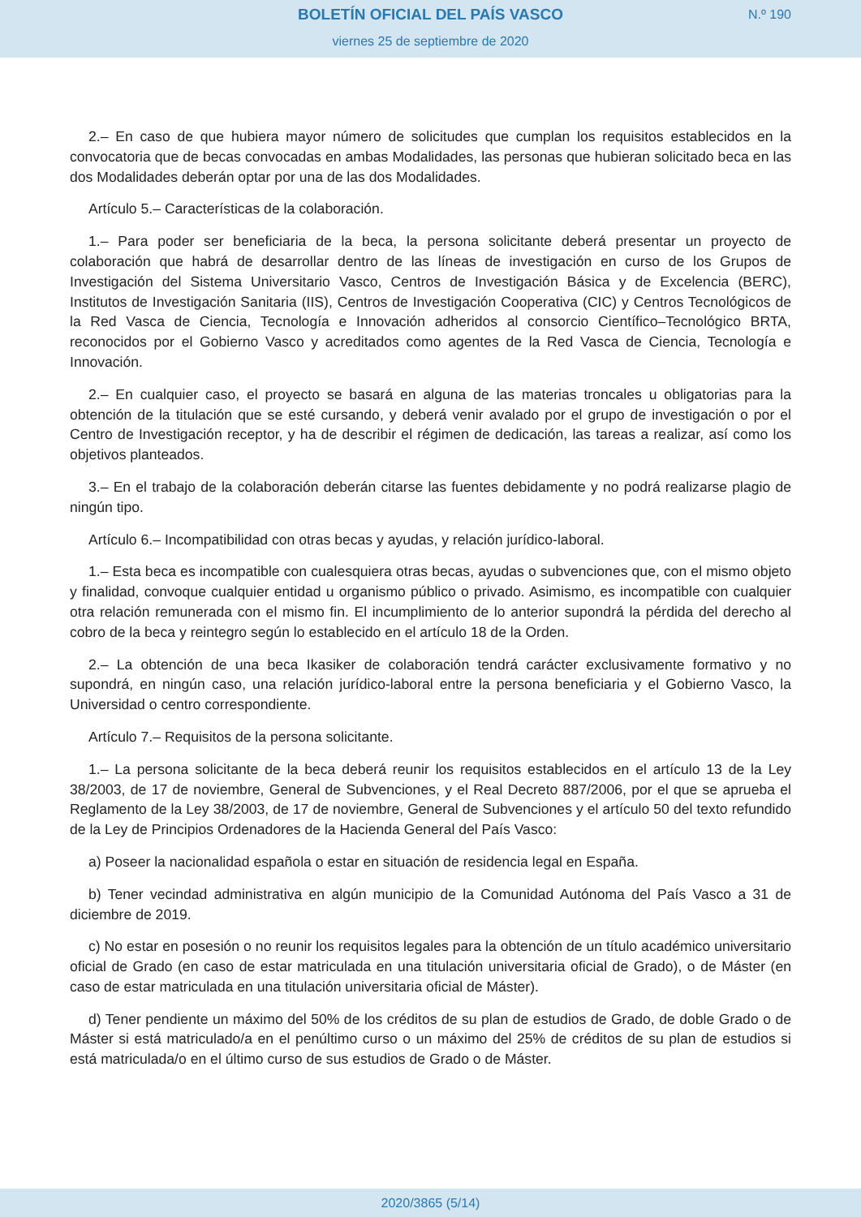BOLETÍN OFICIAL DEL PAÍS VASCO
viernes 25 de septiembre de 2020
N.º 190
2.– En caso de que hubiera mayor número de solicitudes que cumplan los requisitos establecidos en la convocatoria que de becas convocadas en ambas Modalidades, las personas que hubieran solicitado beca en las dos Modalidades deberán optar por una de las dos Modalidades.
Artículo 5.– Características de la colaboración.
1.– Para poder ser beneficiaria de la beca, la persona solicitante deberá presentar un proyecto de colaboración que habrá de desarrollar dentro de las líneas de investigación en curso de los Grupos de Investigación del Sistema Universitario Vasco, Centros de Investigación Básica y de Excelencia (BERC), Institutos de Investigación Sanitaria (IIS), Centros de Investigación Cooperativa (CIC) y Centros Tecnológicos de la Red Vasca de Ciencia, Tecnología e Innovación adheridos al consorcio Científico–Tecnológico BRTA, reconocidos por el Gobierno Vasco y acreditados como agentes de la Red Vasca de Ciencia, Tecnología e Innovación.
2.– En cualquier caso, el proyecto se basará en alguna de las materias troncales u obligatorias para la obtención de la titulación que se esté cursando, y deberá venir avalado por el grupo de investigación o por el Centro de Investigación receptor, y ha de describir el régimen de dedicación, las tareas a realizar, así como los objetivos planteados.
3.– En el trabajo de la colaboración deberán citarse las fuentes debidamente y no podrá realizarse plagio de ningún tipo.
Artículo 6.– Incompatibilidad con otras becas y ayudas, y relación jurídico-laboral.
1.– Esta beca es incompatible con cualesquiera otras becas, ayudas o subvenciones que, con el mismo objeto y finalidad, convoque cualquier entidad u organismo público o privado. Asimismo, es incompatible con cualquier otra relación remunerada con el mismo fin. El incumplimiento de lo anterior supondrá la pérdida del derecho al cobro de la beca y reintegro según lo establecido en el artículo 18 de la Orden.
2.– La obtención de una beca Ikasiker de colaboración tendrá carácter exclusivamente formativo y no supondrá, en ningún caso, una relación jurídico-laboral entre la persona beneficiaria y el Gobierno Vasco, la Universidad o centro correspondiente.
Artículo 7.– Requisitos de la persona solicitante.
1.– La persona solicitante de la beca deberá reunir los requisitos establecidos en el artículo 13 de la Ley 38/2003, de 17 de noviembre, General de Subvenciones, y el Real Decreto 887/2006, por el que se aprueba el Reglamento de la Ley 38/2003, de 17 de noviembre, General de Subvenciones y el artículo 50 del texto refundido de la Ley de Principios Ordenadores de la Hacienda General del País Vasco:
a) Poseer la nacionalidad española o estar en situación de residencia legal en España.
b) Tener vecindad administrativa en algún municipio de la Comunidad Autónoma del País Vasco a 31 de diciembre de 2019.
c) No estar en posesión o no reunir los requisitos legales para la obtención de un título académico universitario oficial de Grado (en caso de estar matriculada en una titulación universitaria oficial de Grado), o de Máster (en caso de estar matriculada en una titulación universitaria oficial de Máster).
d) Tener pendiente un máximo del 50% de los créditos de su plan de estudios de Grado, de doble Grado o de Máster si está matriculado/a en el penúltimo curso o un máximo del 25% de créditos de su plan de estudios si está matriculada/o en el último curso de sus estudios de Grado o de Máster.
2020/3865 (5/14)